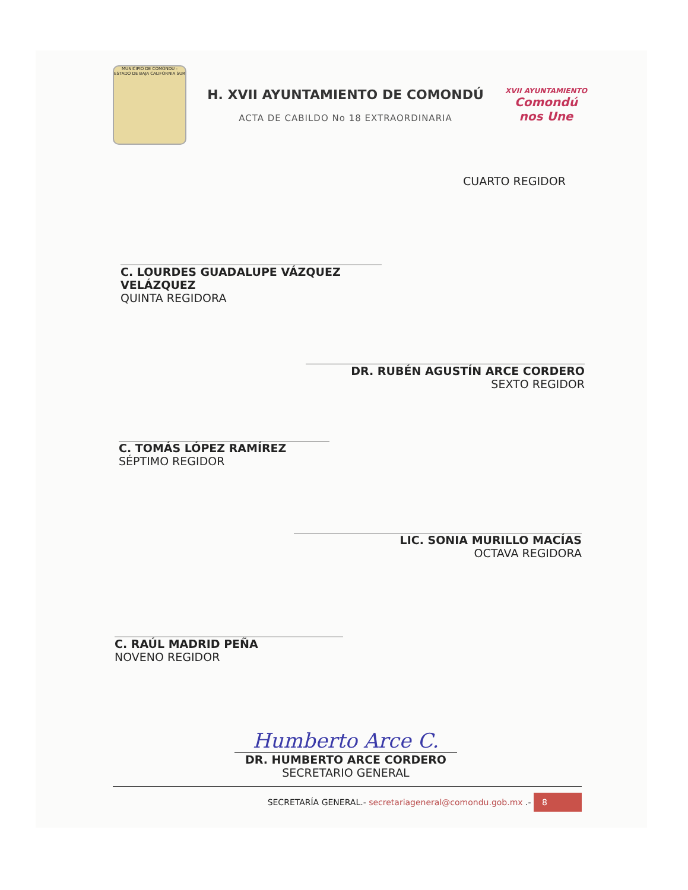MUNICIPIO DE COMONDU - ESTADO DE BAJA CALIFORNIA SUR
H. XVII AYUNTAMIENTO DE COMONDÚ
ACTA DE CABILDO No 18 EXTRAORDINARIA
XVII AYUNTAMIENTO
Comondú nos Une
CUARTO REGIDOR
C. LOURDES GUADALUPE VÁZQUEZ VELÁZQUEZ
QUINTA REGIDORA
DR. RUBÉN AGUSTÍN ARCE CORDERO
SEXTO REGIDOR
C. TOMÁS LÓPEZ RAMÍREZ
SÉPTIMO REGIDOR
LIC. SONIA MURILLO MACÍAS
OCTAVA REGIDORA
C. RAÚL MADRID PEÑA
NOVENO REGIDOR
Humberto Arce C.
DR. HUMBERTO ARCE CORDERO
SECRETARIO GENERAL
SECRETARÍA GENERAL.- secretariageneral@comondu.gob.mx .- 8